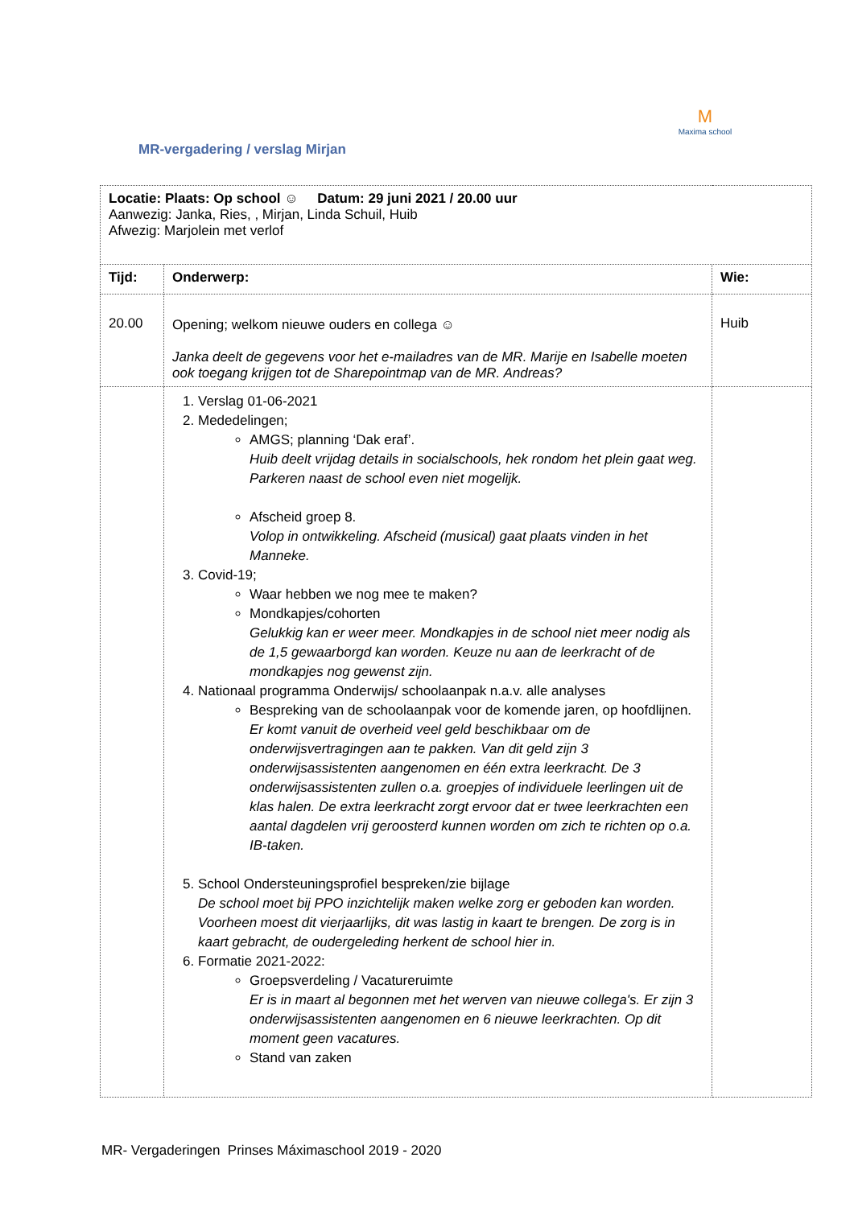M
Maxima school
MR-vergadering / verslag Mirjan
| Locatie: Plaats: Op school ☺ Datum: 29 juni 2021 / 20.00 uur Aanwezig: Janka, Ries, , Mirjan, Linda Schuil, Huib Afwezig: Marjolein met verlof | | |
| Tijd: | Onderwerp: | Wie: |
| 20.00 | Opening; welkom nieuwe ouders en collega ☺ Janka deelt de gegevens voor het e-mailadres van de MR. Marije en Isabelle moeten ook toegang krijgen tot de Sharepointmap van de MR. Andreas? | Huib |
| | 1. Verslag 01-06-2021 2. Mededelingen; AMGS; planning ‘Dak eraf’. Huib deelt vrijdag details in socialschools, hek rondom het plein gaat weg. Parkeren naast de school even niet mogelijk. Afscheid groep 8. Volop in ontwikkeling. Afscheid (musical) gaat plaats vinden in het Manneke. 3. Covid-19; Waar hebben we nog mee te maken? Mondkapjes/cohorten Gelukkig kan er weer meer. Mondkapjes in de school niet meer nodig als de 1,5 gewaarborgd kan worden. Keuze nu aan de leerkracht of de mondkapjes nog gewenst zijn. 4. Nationaal programma Onderwijs/ schoolaanpak n.a.v. alle analyses Bespreking van de schoolaanpak voor de komende jaren, op hoofdlijnen. Er komt vanuit de overheid veel geld beschikbaar om de onderwijsvertragingen aan te pakken. Van dit geld zijn 3 onderwijsassistenten aangenomen en één extra leerkracht. De 3 onderwijsassistenten zullen o.a. groepjes of individuele leerlingen uit de klas halen. De extra leerkracht zorgt ervoor dat er twee leerkrachten een aantal dagdelen vrij geroosterd kunnen worden om zich te richten op o.a. IB-taken. 5. School Ondersteuningsprofiel bespreken/zie bijlage De school moet bij PPO inzichtelijk maken welke zorg er geboden kan worden. Voorheen moest dit vierjaarlijks, dit was lastig in kaart te brengen. De zorg is in kaart gebracht, de oudergeleding herkent de school hier in. 6. Formatie 2021-2022: Groepsverdeling / Vacatureruimte Er is in maart al begonnen met het werven van nieuwe collega's. Er zijn 3 onderwijsassistenten aangenomen en 6 nieuwe leerkrachten. Op dit moment geen vacatures. Stand van zaken | |
MR- Vergaderingen Prinses Máximaschool 2019 - 2020